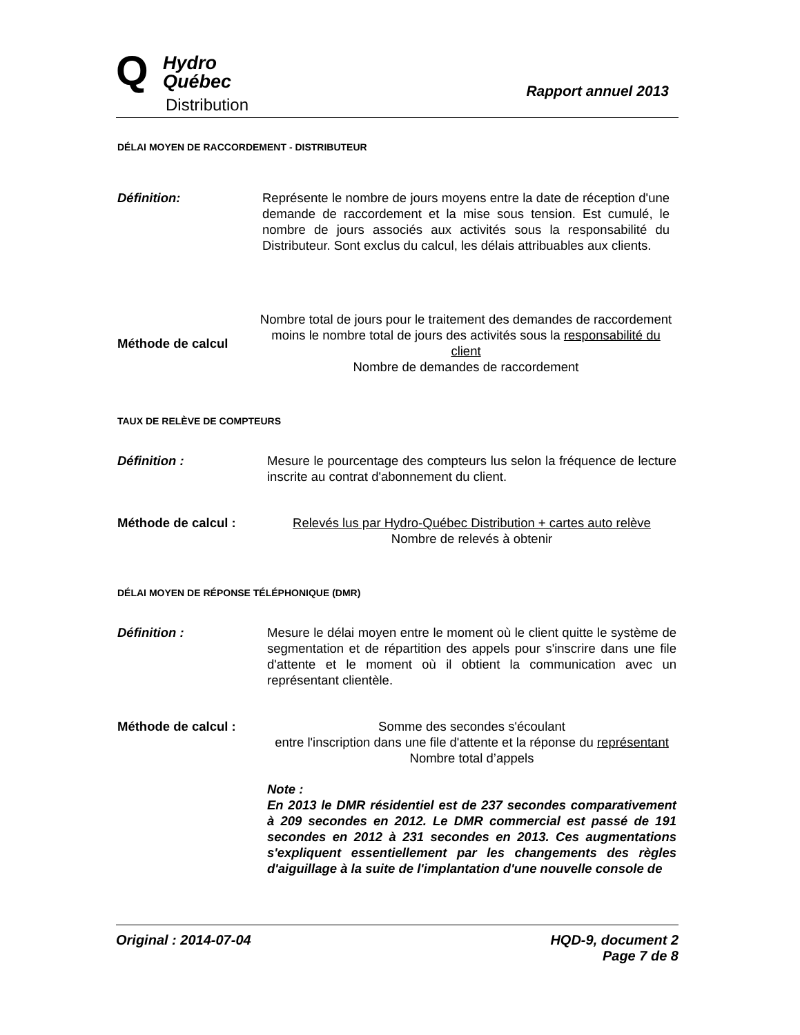Q
Hydro
Québec
Distribution
Rapport annuel 2013
DÉLAI MOYEN DE RACCORDEMENT - DISTRIBUTEUR
Définition: Représente le nombre de jours moyens entre la date de réception d'une demande de raccordement et la mise sous tension. Est cumulé, le nombre de jours associés aux activités sous la responsabilité du Distributeur. Sont exclus du calcul, les délais attribuables aux clients.
Méthode de calcul
Nombre total de jours pour le traitement des demandes de raccordement moins le nombre total de jours des activités sous la responsabilité du client
Nombre de demandes de raccordement
TAUX DE RELÈVE DE COMPTEURS
Définition : Mesure le pourcentage des compteurs lus selon la fréquence de lecture inscrite au contrat d'abonnement du client.
Méthode de calcul : Relevés lus par Hydro-Québec Distribution + cartes auto relève
Nombre de relevés à obtenir
DÉLAI MOYEN DE RÉPONSE TÉLÉPHONIQUE (DMR)
Définition : Mesure le délai moyen entre le moment où le client quitte le système de segmentation et de répartition des appels pour s'inscrire dans une file d'attente et le moment où il obtient la communication avec un représentant clientèle.
Méthode de calcul : Somme des secondes s'écoulant
entre l'inscription dans une file d'attente et la réponse du représentant
Nombre total d’appels
Note :
En 2013 le DMR résidentiel est de 237 secondes comparativement à 209 secondes en 2012. Le DMR commercial est passé de 191 secondes en 2012 à 231 secondes en 2013. Ces augmentations s'expliquent essentiellement par les changements des règles d'aiguillage à la suite de l'implantation d'une nouvelle console de
Original : 2014-07-04 HQD-9, document 2
Page 7 de 8